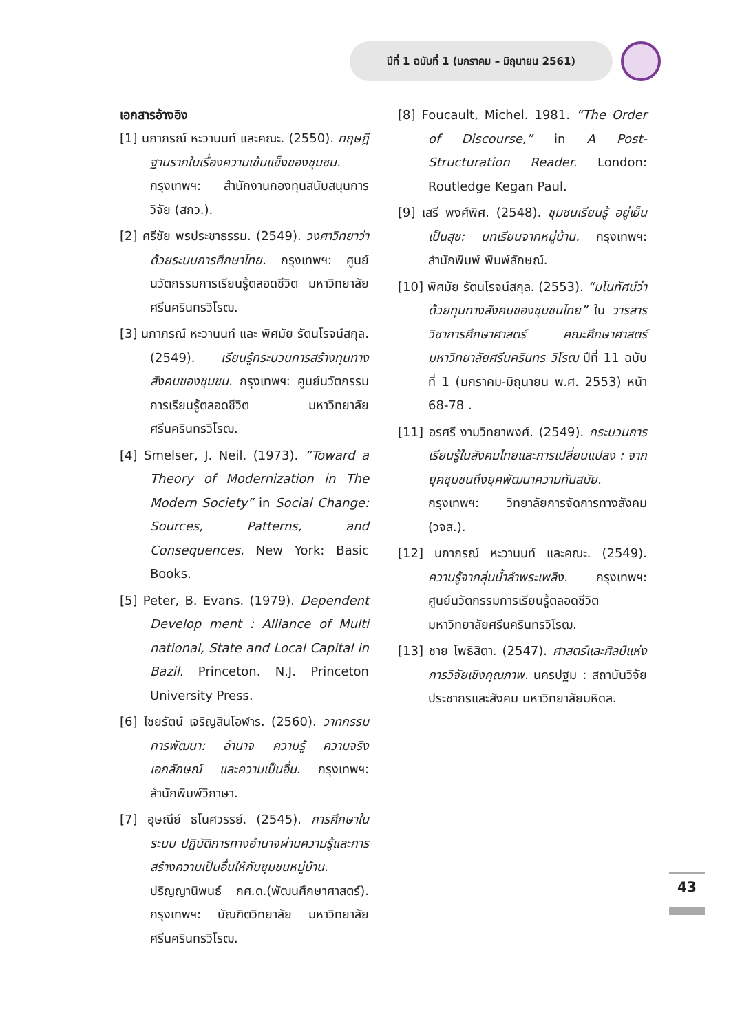ปีที่ 1 ฉบับที่ 1 (มกราคม – มิถุนายน 2561)
เอกสารอ้างอิง
[1] นภาภรณ์ หะวานนท์ และคณะ. (2550). ทฤษฎีฐานรากในเรื่องความเข้มแข็งของชุมชน. กรุงเทพฯ: สำนักงานกองทุนสนับสนุนการวิจัย (สกว.).
[2] ศรีชัย พรประชาธรรม. (2549). วงศาวิทยาว่าด้วยระบบการศึกษาไทย. กรุงเทพฯ: ศูนย์นวัตกรรมการเรียนรู้ตลอดชีวิต มหาวิทยาลัยศรีนครินทรวิโรฒ.
[3] นภาภรณ์ หะวานนท์ และ พิศมัย รัตนโรจน์สกุล. (2549). เรียนรู้กระบวนการสร้างทุนทางสังคมของชุมชน. กรุงเทพฯ: ศูนย์นวัตกรรมการเรียนรู้ตลอดชีวิต มหาวิทยาลัยศรีนครินทรวิโรฒ.
[4] Smelser, J. Neil. (1973). “Toward a Theory of Modernization in The Modern Society” in Social Change: Sources, Patterns, and Consequences. New York: Basic Books.
[5] Peter, B. Evans. (1979). Dependent Develop ment : Alliance of Multi national, State and Local Capital in Bazil. Princeton. N.J. Princeton University Press.
[6] ไชยรัตน์ เจริญสินโอฬาร. (2560). วาทกรรม การพัฒนา: อำนาจ ความรู้ ความจริง เอกลักษณ์ และความเป็นอื่น. กรุงเทพฯ: สำนักพิมพ์วิภาษา.
[7] อุษณีย์ ธโนศวรรย์. (2545). การศึกษาในระบบ ปฏิบัติการทางอำนาจผ่านความรู้และการสร้างความเป็นอื่นให้กับชุมชนหมู่บ้าน. ปริญญานิพนธ์ กศ.ด.(พัฒนศึกษาศาสตร์). กรุงเทพฯ: บัณฑิตวิทยาลัย มหาวิทยาลัยศรีนครินทรวิโรฒ.
[8] Foucault, Michel. 1981. “The Order of Discourse,” in A Post-Structuration Reader. London: Routledge Kegan Paul.
[9] เสรี พงศ์พิศ. (2548). ชุมชนเรียนรู้ อยู่เย็นเป็นสุข: บทเรียนจากหมู่บ้าน. กรุงเทพฯ: สำนักพิมพ์ พิมพ์ลักษณ์.
[10] พิศมัย รัตนโรจน์สกุล. (2553). “มโนทัศน์ว่าด้วยทุนทางสังคมของชุมชนไทย” ใน วารสารวิชาการศึกษาศาสตร์ คณะศึกษาศาสตร์ มหาวิทยาลัยศรีนครินทร วิโรฒ ปีที่ 11 ฉบับที่ 1 (มกราคม-มิถุนายน พ.ศ. 2553) หน้า 68-78 .
[11] อรศรี งามวิทยาพงศ์. (2549). กระบวนการเรียนรู้ในสังคมไทยและการเปลี่ยนแปลง : จากยุคชุมชนถึงยุคพัฒนาความทันสมัย. กรุงเทพฯ: วิทยาลัยการจัดการทางสังคม (วจส.).
[12] นภาภรณ์ หะวานนท์ และคณะ. (2549). ความรู้จากลุ่มน้ำลำพระเพลิง. กรุงเทพฯ: ศูนย์นวัตกรรมการเรียนรู้ตลอดชีวิต มหาวิทยาลัยศรีนครินทรวิโรฒ.
[13] ชาย โพธิสิตา. (2547). ศาสตร์และศิลป์แห่งการวิจัยเชิงคุณภาพ. นครปฐม : สถาบันวิจัยประชากรและสังคม มหาวิทยาลัยมหิดล.
43